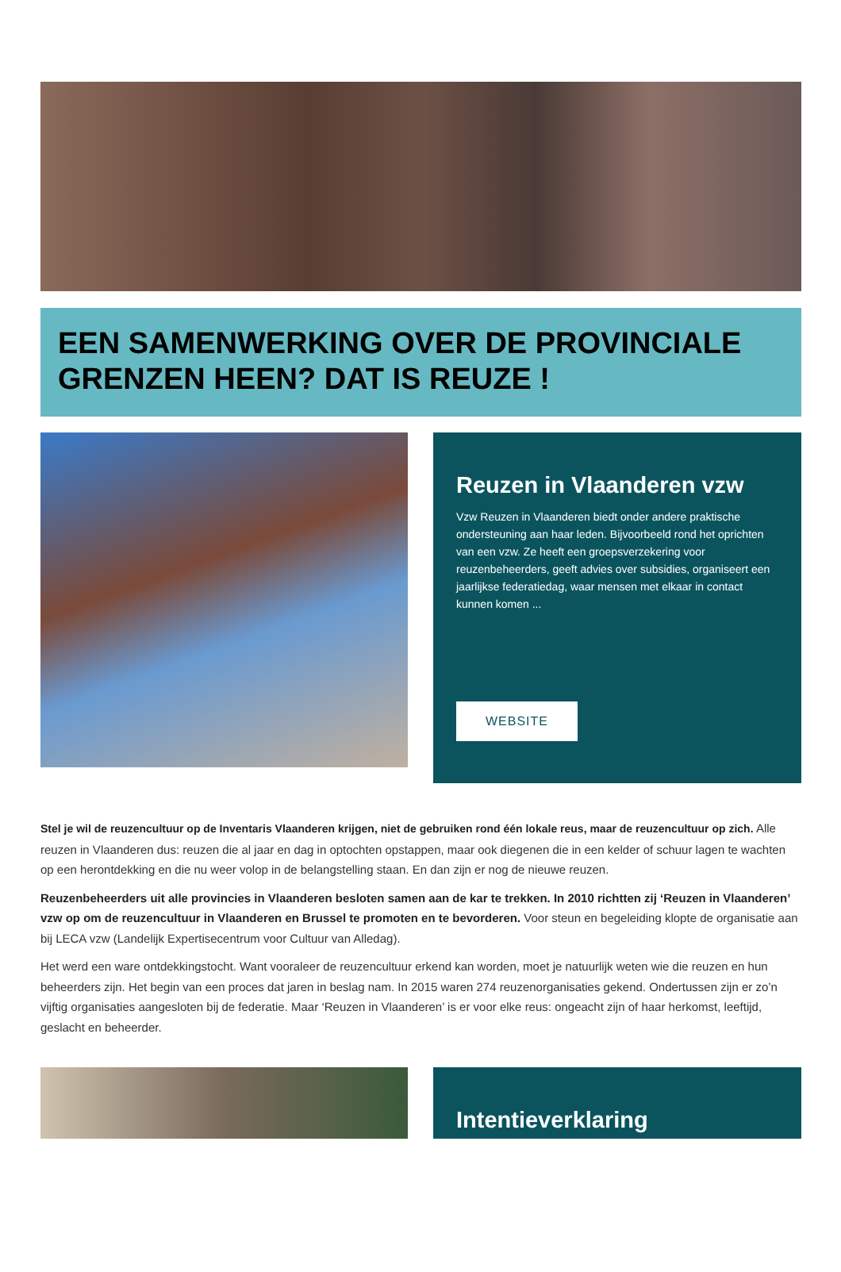EEN SAMENWERKING OVER DE PROVINCIALE GRENZEN HEEN? DAT IS REUZE !
Reuzen in Vlaanderen vzw
Vzw Reuzen in Vlaanderen biedt onder andere praktische ondersteuning aan haar leden. Bijvoorbeeld rond het oprichten van een vzw. Ze heeft een groepsverzekering voor reuzenbeheerders, geeft advies over subsidies, organiseert een jaarlijkse federatiedag, waar mensen met elkaar in contact kunnen komen ...
WEBSITE
Stel je wil de reuzencultuur op de Inventaris Vlaanderen krijgen, niet de gebruiken rond één lokale reus, maar de reuzencultuur op zich. Alle reuzen in Vlaanderen dus: reuzen die al jaar en dag in optochten opstappen, maar ook diegenen die in een kelder of schuur lagen te wachten op een herontdekking en die nu weer volop in de belangstelling staan. En dan zijn er nog de nieuwe reuzen.
Reuzenbeheerders uit alle provincies in Vlaanderen besloten samen aan de kar te trekken. In 2010 richtten zij ‘Reuzen in Vlaanderen’ vzw op om de reuzencultuur in Vlaanderen en Brussel te promoten en te bevorderen. Voor steun en begeleiding klopte de organisatie aan bij LECA vzw (Landelijk Expertisecentrum voor Cultuur van Alledag).
Het werd een ware ontdekkingstocht. Want vooraleer de reuzencultuur erkend kan worden, moet je natuurlijk weten wie die reuzen en hun beheerders zijn. Het begin van een proces dat jaren in beslag nam. In 2015 waren 274 reuzenorganisaties gekend. Ondertussen zijn er zo’n vijftig organisaties aangesloten bij de federatie. Maar ‘Reuzen in Vlaanderen’ is er voor elke reus: ongeacht zijn of haar herkomst, leeftijd, geslacht en beheerder.
Intentieverklaring